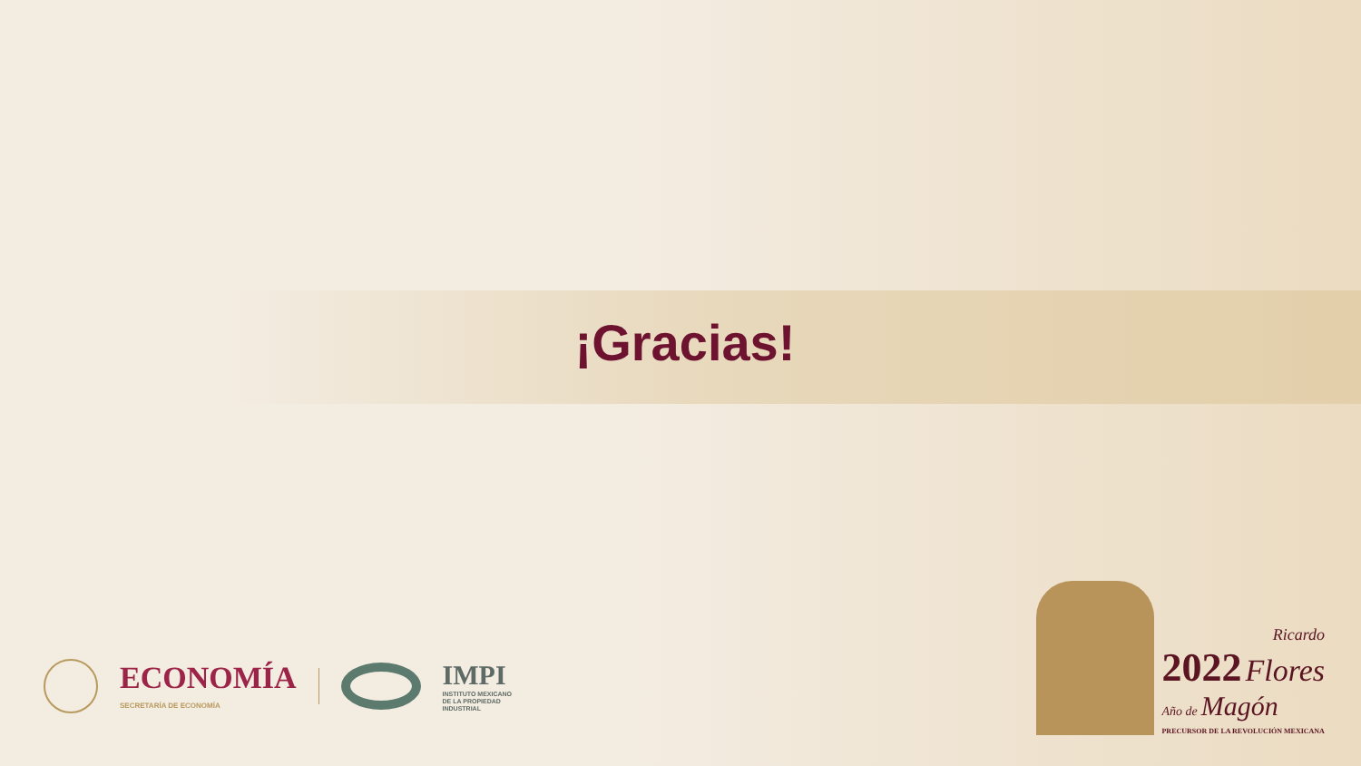¡Gracias!
ECONOMÍA
SECRETARÍA DE ECONOMÍA
IMPI
INSTITUTO MEXICANO
DE LA PROPIEDAD
INDUSTRIAL
Ricardo
2022 Flores
Año de Magón
PRECURSOR DE LA REVOLUCIÓN MEXICANA